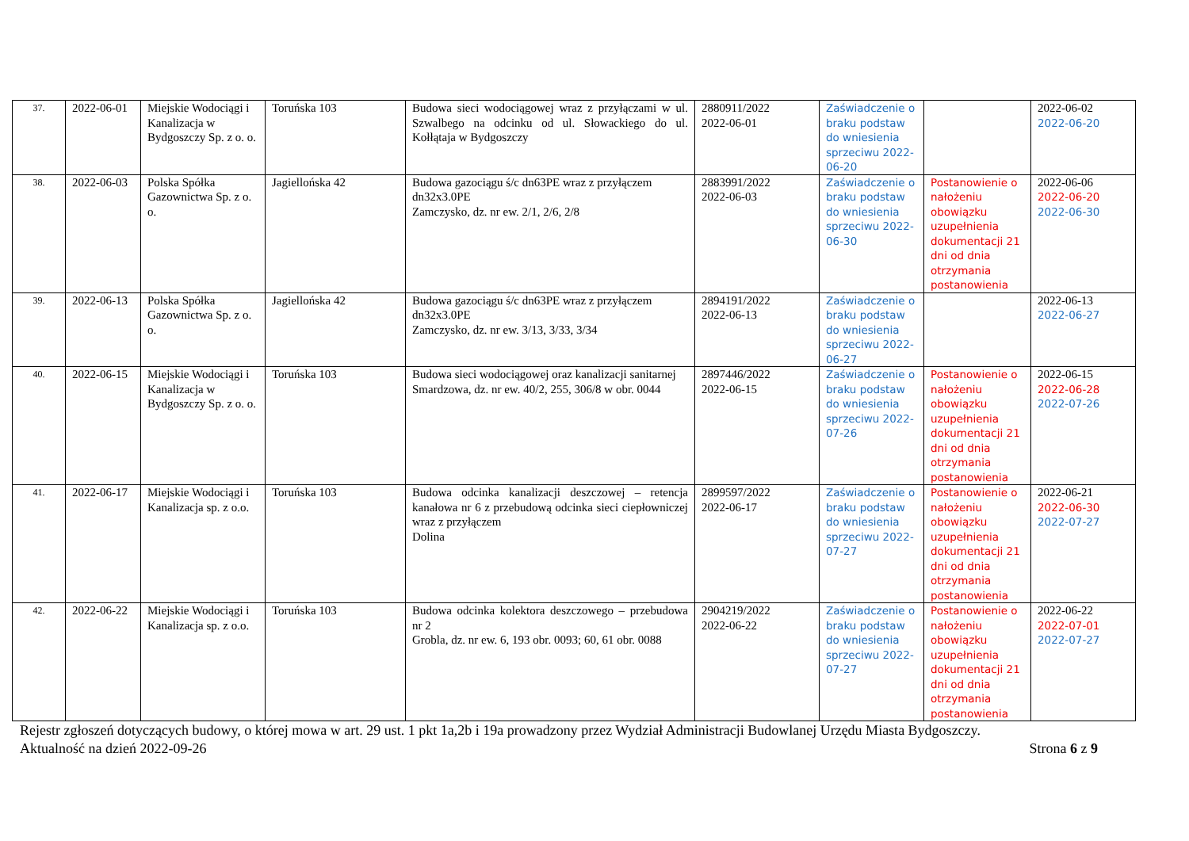| 37. | 2022-06-01 | Miejskie Wodociągi i Kanalizacja w Bydgoszczy Sp. z o. o. | Toruńska 103 | Budowa sieci wodociągowej wraz z przyłączami w ul. Szwalbego na odcinku od ul. Słowackiego do ul. Kołłątaja w Bydgoszczy | 2880911/2022 2022-06-01 | Zaświadczenie o braku podstaw do wniesienia sprzeciwu 2022-06-20 | | 2022-06-02 2022-06-20 |
| 38. | 2022-06-03 | Polska Spółka Gazownictwa Sp. z o. o. | Jagiellońska 42 | Budowa gazociągu ś/c dn63PE wraz z przyłączem dn32x3.0PE Zamczysko, dz. nr ew. 2/1, 2/6, 2/8 | 2883991/2022 2022-06-03 | Zaświadczenie o braku podstaw do wniesienia sprzeciwu 2022-06-30 | Postanowienie o nałożeniu obowiązku uzupełnienia dokumentacji 21 dni od dnia otrzymania postanowienia | 2022-06-06 2022-06-20 2022-06-30 |
| 39. | 2022-06-13 | Polska Spółka Gazownictwa Sp. z o. o. | Jagiellońska 42 | Budowa gazociągu ś/c dn63PE wraz z przyłączem dn32x3.0PE Zamczysko, dz. nr ew. 3/13, 3/33, 3/34 | 2894191/2022 2022-06-13 | Zaświadczenie o braku podstaw do wniesienia sprzeciwu 2022-06-27 | | 2022-06-13 2022-06-27 |
| 40. | 2022-06-15 | Miejskie Wodociągi i Kanalizacja w Bydgoszczy Sp. z o. o. | Toruńska 103 | Budowa sieci wodociągowej oraz kanalizacji sanitarnej Smardzowa, dz. nr ew. 40/2, 255, 306/8 w obr. 0044 | 2897446/2022 2022-06-15 | Zaświadczenie o braku podstaw do wniesienia sprzeciwu 2022-07-26 | Postanowienie o nałożeniu obowiązku uzupełnienia dokumentacji 21 dni od dnia otrzymania postanowienia | 2022-06-15 2022-06-28 2022-07-26 |
| 41. | 2022-06-17 | Miejskie Wodociągi i Kanalizacja sp. z o.o. | Toruńska 103 | Budowa odcinka kanalizacji deszczowej – retencja kanałowa nr 6 z przebudową odcinka sieci ciepłowniczej wraz z przyłączem Dolina | 2899597/2022 2022-06-17 | Zaświadczenie o braku podstaw do wniesienia sprzeciwu 2022-07-27 | Postanowienie o nałożeniu obowiązku uzupełnienia dokumentacji 21 dni od dnia otrzymania postanowienia | 2022-06-21 2022-06-30 2022-07-27 |
| 42. | 2022-06-22 | Miejskie Wodociągi i Kanalizacja sp. z o.o. | Toruńska 103 | Budowa odcinka kolektora deszczowego – przebudowa nr 2 Grobla, dz. nr ew. 6, 193 obr. 0093; 60, 61 obr. 0088 | 2904219/2022 2022-06-22 | Zaświadczenie o braku podstaw do wniesienia sprzeciwu 2022-07-27 | Postanowienie o nałożeniu obowiązku uzupełnienia dokumentacji 21 dni od dnia otrzymania postanowienia | 2022-06-22 2022-07-01 2022-07-27 |
Rejestr zgłoszeń dotyczących budowy, o której mowa w art. 29 ust. 1 pkt 1a,2b i 19a prowadzony przez Wydział Administracji Budowlanej Urzędu Miasta Bydgoszczy.
Aktualność na dzień 2022-09-26 Strona 6 z 9